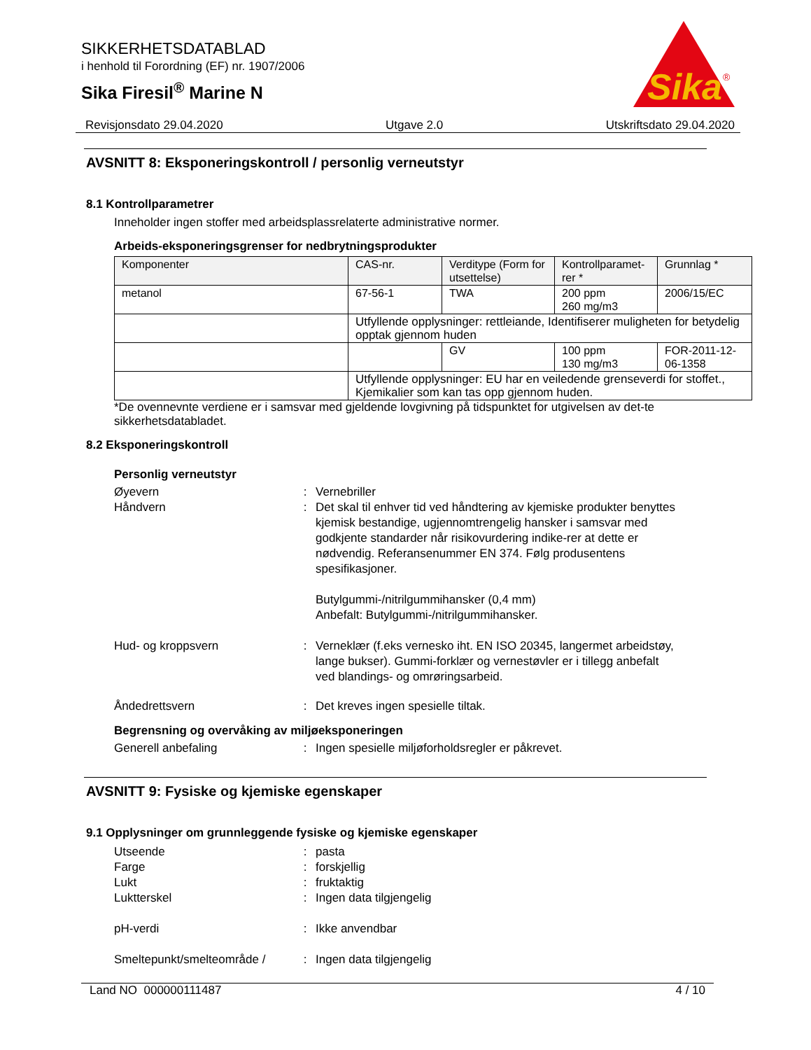SIKKERHETSDATABLAD
i henhold til Forordning (EF) nr. 1907/2006
Sika Firesil<sup>®</sup> Marine N
Sika
®
Revisjonsdato 29.04.2020 Utgave 2.0 Utskriftsdato 29.04.2020
AVSNITT 8: Eksponeringskontroll / personlig verneutstyr
8.1 Kontrollparametrer
Inneholder ingen stoffer med arbeidsplassrelaterte administrative normer.
Arbeids-eksponeringsgrenser for nedbrytningsprodukter
| Komponenter | CAS-nr. | Verditype (Form for utsettelse) | Kontrollparamet-rer * | Grunnlag * |
| --- | --- | --- | --- | --- |
| metanol | 67-56-1 | TWA | 200 ppm 260 mg/m3 | 2006/15/EC |
| | Utfyllende opplysninger: rettleiande, Identifiserer muligheten for betydelig opptak gjennom huden | | | |
| | | GV | 100 ppm 130 mg/m3 | FOR-2011-12-06-1358 |
| | Utfyllende opplysninger: EU har en veiledende grenseverdi for stoffet., Kjemikalier som kan tas opp gjennom huden. | | | |
*De ovennevnte verdiene er i samsvar med gjeldende lovgivning på tidspunktet for utgivelsen av det-te sikkerhetsdatabladet.
8.2 Eksponeringskontroll
Personlig verneutstyr
Øyevern: Vernebriller
Håndvern: Det skal til enhver tid ved håndtering av kjemiske produkter benyttes kjemisk bestandige, ugjennomtrengelig hansker i samsvar med godkjente standarder når risikovurdering indike-rer at dette er nødvendig. Referansenummer EN 374. Følg produsentens spesifikasjoner.
Butylgummi-/nitrilgummihansker (0,4 mm)
Anbefalt: Butylgummi-/nitrilgummihansker.
Hud- og kroppsvern: Verneklær (f.eks vernesko iht. EN ISO 20345, langermet arbeidstøy, lange bukser). Gummi-forklær og vernestøvler er i tillegg anbefalt ved blandings- og omrøringsarbeid.
Åndedrettsvern: Det kreves ingen spesielle tiltak.
Begrensning og overvåking av miljøeksponeringen
Generell anbefaling: Ingen spesielle miljøforholdsregler er påkrevet.
AVSNITT 9: Fysiske og kjemiske egenskaper
9.1 Opplysninger om grunnleggende fysiske og kjemiske egenskaper
Utseende: pasta
Farge: forskjellig
Lukt: fruktaktig
Luktterskel: Ingen data tilgjengelig
pH-verdi: Ikke anvendbar
Smeltepunkt/smelteområde /: Ingen data tilgjengelig
Land NO 000000111487 4 / 10